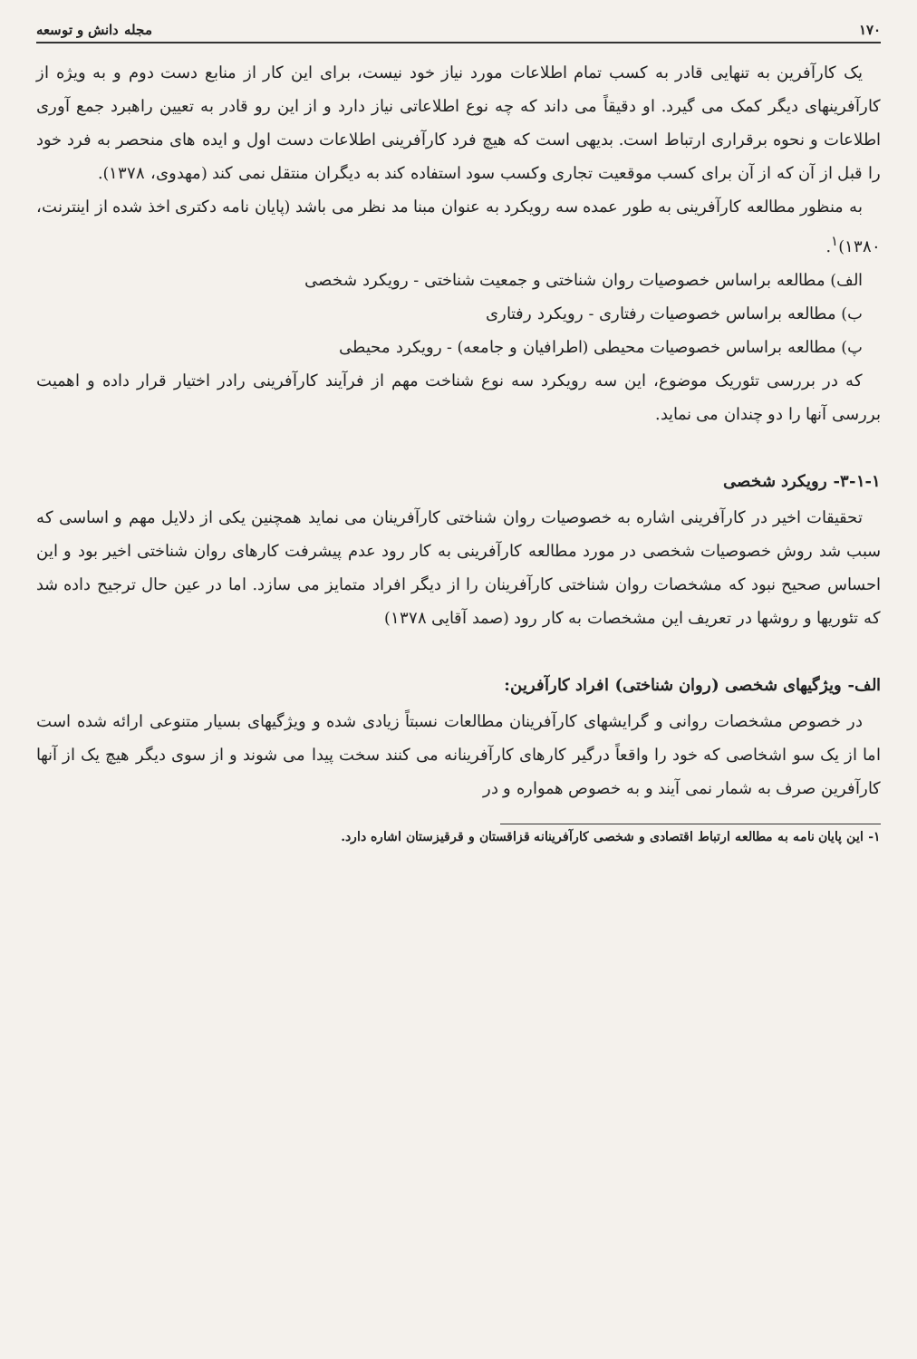۱۷۰ مجله دانش و توسعه
یک کارآفرین به تنهایی قادر به کسب تمام اطلاعات مورد نیاز خود نیست، برای این کار از منابع دست دوم و به ویژه از کارآفرینهای دیگر کمک می گیرد. او دقیقاً می داند که چه نوع اطلاعاتی نیاز دارد و از این رو قادر به تعیین راهبرد جمع آوری اطلاعات و نحوه برقراری ارتباط است. بدیهی است که هیچ فرد کارآفرینی اطلاعات دست اول و ایده های منحصر به فرد خود را قبل از آن که از آن برای کسب موقعیت تجاری وکسب سود استفاده کند به دیگران منتقل نمی کند (مهدوی، ۱۳۷۸).
به منظور مطالعه کارآفرینی به طور عمده سه رویکرد به عنوان مبنا مد نظر می باشد (پایان نامه دکتری اخذ شده از اینترنت، ۱۳۸۰)<sup>۱</sup>.
الف) مطالعه براساس خصوصیات روان شناختی و جمعیت شناختی - رویکرد شخصی
ب) مطالعه براساس خصوصیات رفتاری - رویکرد رفتاری
پ) مطالعه براساس خصوصیات محیطی (اطرافیان و جامعه) - رویکرد محیطی
که در بررسی تئوریک موضوع، این سه رویکرد سه نوع شناخت مهم از فرآیند کارآفرینی رادر اختیار قرار داده و اهمیت بررسی آنها را دو چندان می نماید.
۳-۱-۱- رویکرد شخصی
تحقیقات اخیر در کارآفرینی اشاره به خصوصیات روان شناختی کارآفرینان می نماید همچنین یکی از دلایل مهم و اساسی که سبب شد روش خصوصیات شخصی در مورد مطالعه کارآفرینی به کار رود عدم پیشرفت کارهای روان شناختی اخیر بود و این احساس صحیح نبود که مشخصات روان شناختی کارآفرینان را از دیگر افراد متمایز می سازد. اما در عین حال ترجیح داده شد که تئوریها و روشها در تعریف این مشخصات به کار رود (صمد آقایی ۱۳۷۸)
الف- ویژگیهای شخصی (روان شناختی) افراد کارآفرین:
در خصوص مشخصات روانی و گرایشهای کارآفرینان مطالعات نسبتاً زیادی شده و ویژگیهای بسیار متنوعی ارائه شده است اما از یک سو اشخاصی که خود را واقعاً درگیر کارهای کارآفرینانه می کنند سخت پیدا می شوند و از سوی دیگر هیچ یک از آنها کارآفرین صرف به شمار نمی آیند و به خصوص همواره و در
۱- این پایان نامه به مطالعه ارتباط اقتصادی و شخصی کارآفرینانه قزاقستان و قرقیزستان اشاره دارد.